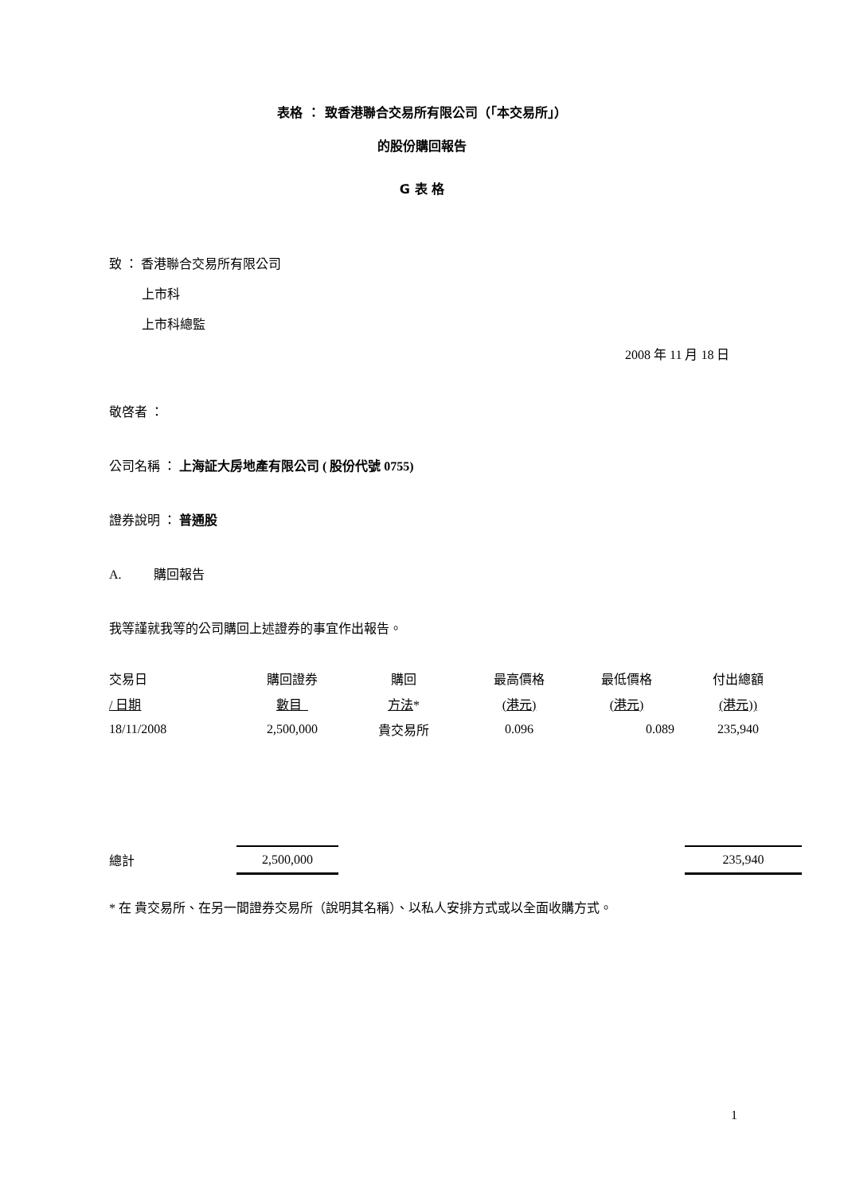表格 ： 致香港聯合交易所有限公司（「本交易所」）
的股份購回報告
G 表 格
致 ： 香港聯合交易所有限公司
上市科
上市科總監
2008 年 11 月 18 日
敬啓者 ：
公司名稱 ： 上海証大房地產有限公司 ( 股份代號 0755)
證券說明 ： 普通股
A. 購回報告
我等謹就我等的公司購回上述證券的事宜作出報告。
| 交易日 | 購回證券 | 購回 | 最高價格 | 最低價格 | 付出總額 |
| / 日期 | 數目 | 方法 * | (港元) | (港元) | (港元)) |
| 18/11/2008 | 2,500,000 | 貴交易所 | 0.096 | 0.089 | 235,940 |
| 總計 | 2,500,000 | | 235,940 |
* 在 貴交易所、在另一間證券交易所（說明其名稱）、以私人安排方式或以全面收購方式。
1